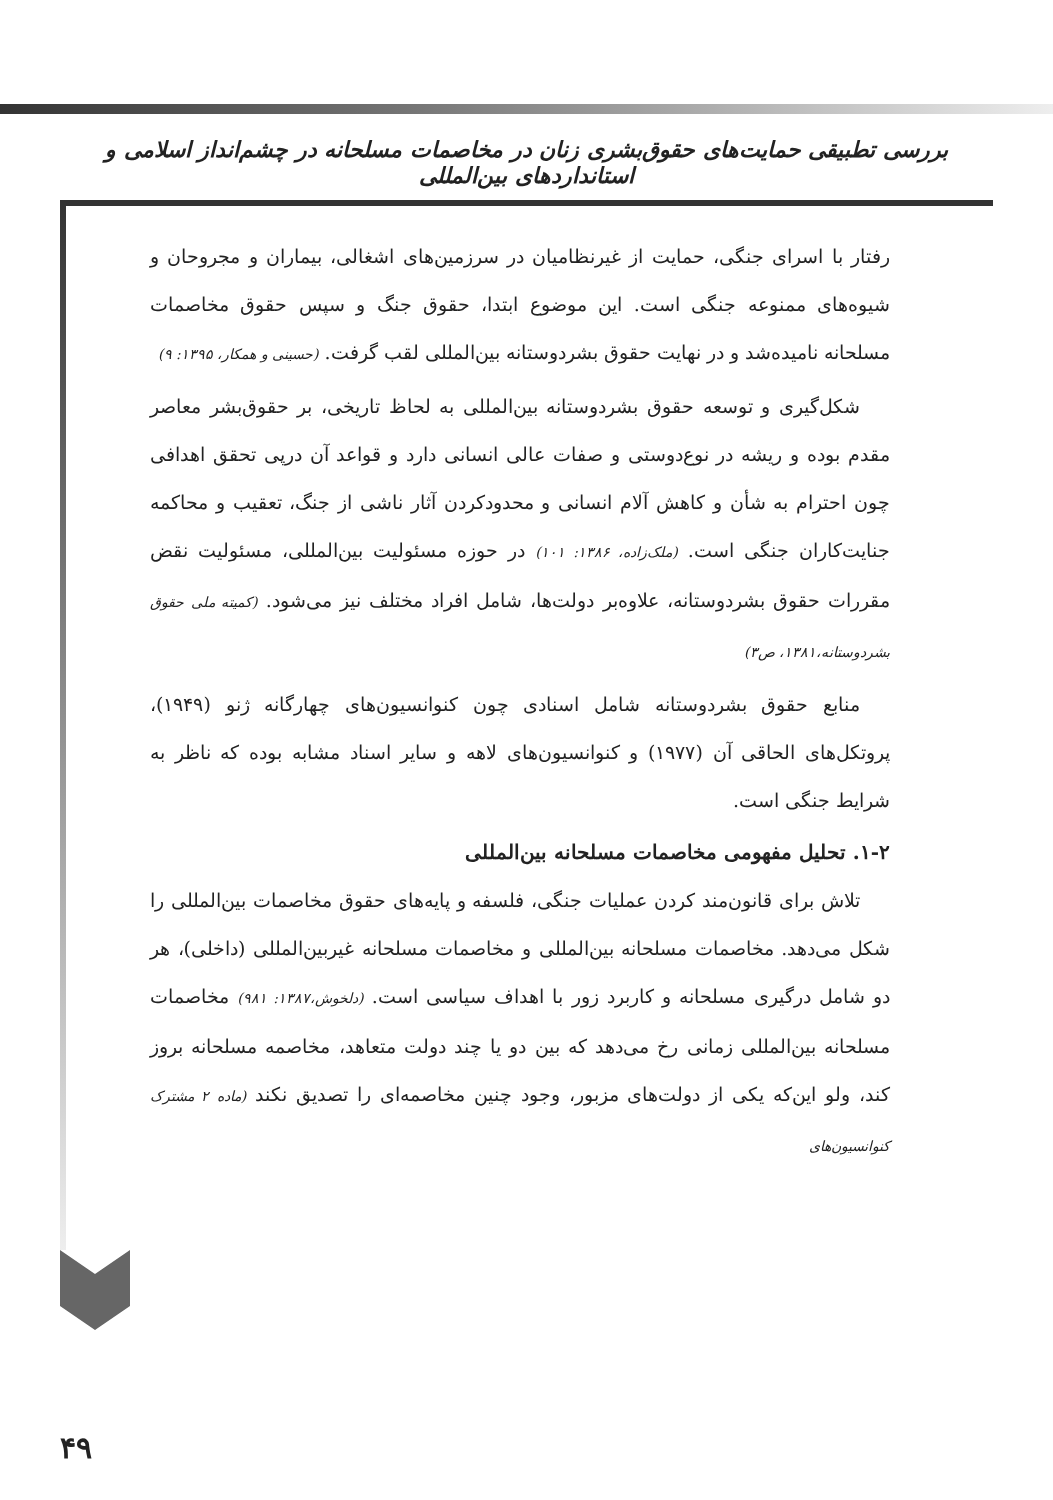بررسی تطبیقی حمایت‌های حقوق‌بشری زنان در مخاصمات مسلحانه در چشم‌انداز اسلامی و استانداردهای بین‌المللی
رفتار با اسرای جنگی، حمایت از غیرنظامیان در سرزمین‌های اشغالی، بیماران و مجروحان و شیوه‌های ممنوعه جنگی است. این موضوع ابتدا، حقوق جنگ و سپس حقوق مخاصمات مسلحانه نامیده‌شد و در نهایت حقوق بشردوستانه بین‌المللی لقب گرفت. (حسینی و همکار، ۱۳۹۵: ۹)
شکل‌گیری و توسعه حقوق بشردوستانه بین‌المللی به لحاظ تاریخی، بر حقوق‌بشر معاصر مقدم بوده و ریشه در نوع‌دوستی و صفات عالی انسانی دارد و قواعد آن درپی تحقق اهدافی چون احترام به شأن و کاهش آلام انسانی و محدودکردن آثار ناشی از جنگ، تعقیب و محاکمه جنایت‌کاران جنگی است. (ملک‌زاده، ۱۳۸۶: ۱۰۱) در حوزه مسئولیت بین‌المللی، مسئولیت نقض مقررات حقوق بشردوستانه، علاوه‌بر دولت‌ها، شامل افراد مختلف نیز می‌شود. (کمیته ملی حقوق بشردوستانه،۱۳۸۱، ص۳)
منابع حقوق بشردوستانه شامل اسنادی چون کنوانسیون‌های چهارگانه ژنو (۱۹۴۹)، پروتکل‌های الحاقی آن (۱۹۷۷) و کنوانسیون‌های لاهه و سایر اسناد مشابه بوده که ناظر به شرایط جنگی است.
۱-۲. تحلیل مفهومی مخاصمات مسلحانه بین‌المللی
تلاش برای قانون‌مند کردن عملیات جنگی، فلسفه و پایه‌های حقوق مخاصمات بین‌المللی را شکل می‌دهد. مخاصمات مسلحانه بین‌المللی و مخاصمات مسلحانه غیربین‌المللی (داخلی)، هر دو شامل درگیری مسلحانه و کاربرد زور با اهداف سیاسی است. (دلخوش،۱۳۸۷: ۹۸۱) مخاصمات مسلحانه بین‌المللی زمانی رخ می‌دهد که بین دو یا چند دولت متعاهد، مخاصمه مسلحانه بروز کند، ولو این‌که یکی از دولت‌های مزبور، وجود چنین مخاصمه‌ای را تصدیق نکند (ماده ۲ مشترک کنوانسیون‌های
۴۹